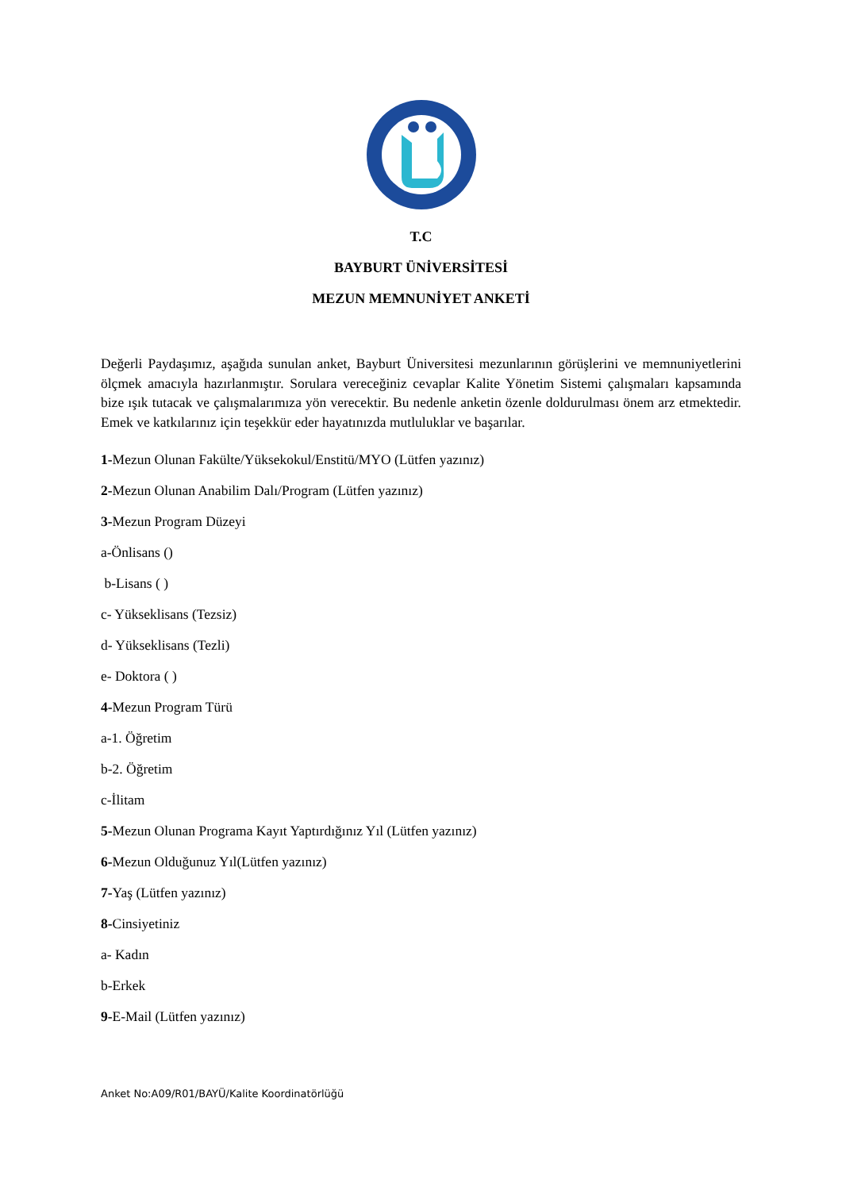T.C
BAYBURT ÜNİVERSİTESİ
MEZUN MEMNUNİYET ANKETİ
Değerli Paydaşımız, aşağıda sunulan anket, Bayburt Üniversitesi mezunlarının görüşlerini ve memnuniyetlerini ölçmek amacıyla hazırlanmıştır. Sorulara vereceğiniz cevaplar Kalite Yönetim Sistemi çalışmaları kapsamında bize ışık tutacak ve çalışmalarımıza yön verecektir. Bu nedenle anketin özenle doldurulması önem arz etmektedir. Emek ve katkılarınız için teşekkür eder hayatınızda mutluluklar ve başarılar.
1-Mezun Olunan Fakülte/Yüksekokul/Enstitü/MYO (Lütfen yazınız)
2-Mezun Olunan Anabilim Dalı/Program (Lütfen yazınız)
3-Mezun Program Düzeyi
a-Önlisans ()
b-Lisans ( )
c- Yükseklisans (Tezsiz)
d- Yükseklisans (Tezli)
e- Doktora ( )
4-Mezun Program Türü
a-1. Öğretim
b-2. Öğretim
c-İlitam
5-Mezun Olunan Programa Kayıt Yaptırdığınız Yıl (Lütfen yazınız)
6-Mezun Olduğunuz Yıl(Lütfen yazınız)
7-Yaş (Lütfen yazınız)
8-Cinsiyetiniz
a- Kadın
b-Erkek
9-E-Mail (Lütfen yazınız)
Anket No:A09/R01/BAYÜ/Kalite Koordinatörlüğü